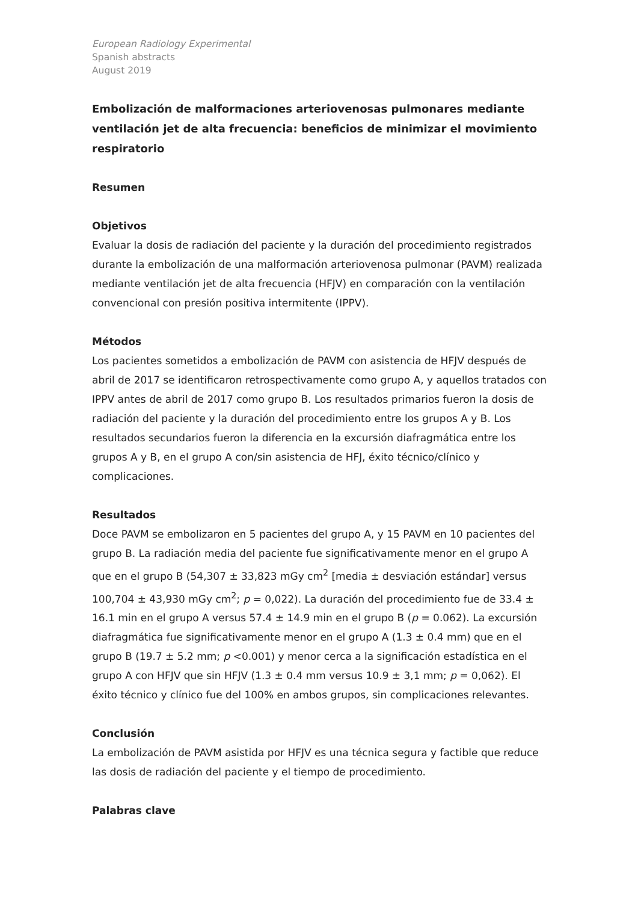European Radiology Experimental
Spanish abstracts
August 2019
Embolización de malformaciones arteriovenosas pulmonares mediante ventilación jet de alta frecuencia: beneficios de minimizar el movimiento respiratorio
Resumen
Objetivos
Evaluar la dosis de radiación del paciente y la duración del procedimiento registrados durante la embolización de una malformación arteriovenosa pulmonar (PAVM) realizada mediante ventilación jet de alta frecuencia (HFJV) en comparación con la ventilación convencional con presión positiva intermitente (IPPV).
Métodos
Los pacientes sometidos a embolización de PAVM con asistencia de HFJV después de abril de 2017 se identificaron retrospectivamente como grupo A, y aquellos tratados con IPPV antes de abril de 2017 como grupo B. Los resultados primarios fueron la dosis de radiación del paciente y la duración del procedimiento entre los grupos A y B. Los resultados secundarios fueron la diferencia en la excursión diafragmática entre los grupos A y B, en el grupo A con/sin asistencia de HFJ, éxito técnico/clínico y complicaciones.
Resultados
Doce PAVM se embolizaron en 5 pacientes del grupo A, y 15 PAVM en 10 pacientes del grupo B. La radiación media del paciente fue significativamente menor en el grupo A que en el grupo B (54,307 ± 33,823 mGy cm<sup>2</sup> [media ± desviación estándar] versus 100,704 ± 43,930 mGy cm<sup>2</sup>; p = 0,022). La duración del procedimiento fue de 33.4 ± 16.1 min en el grupo A versus 57.4 ± 14.9 min en el grupo B (p = 0.062). La excursión diafragmática fue significativamente menor en el grupo A (1.3 ± 0.4 mm) que en el grupo B (19.7 ± 5.2 mm; p <0.001) y menor cerca a la significación estadística en el grupo A con HFJV que sin HFJV (1.3 ± 0.4 mm versus 10.9 ± 3,1 mm; p = 0,062). El éxito técnico y clínico fue del 100% en ambos grupos, sin complicaciones relevantes.
Conclusión
La embolización de PAVM asistida por HFJV es una técnica segura y factible que reduce las dosis de radiación del paciente y el tiempo de procedimiento.
Palabras clave